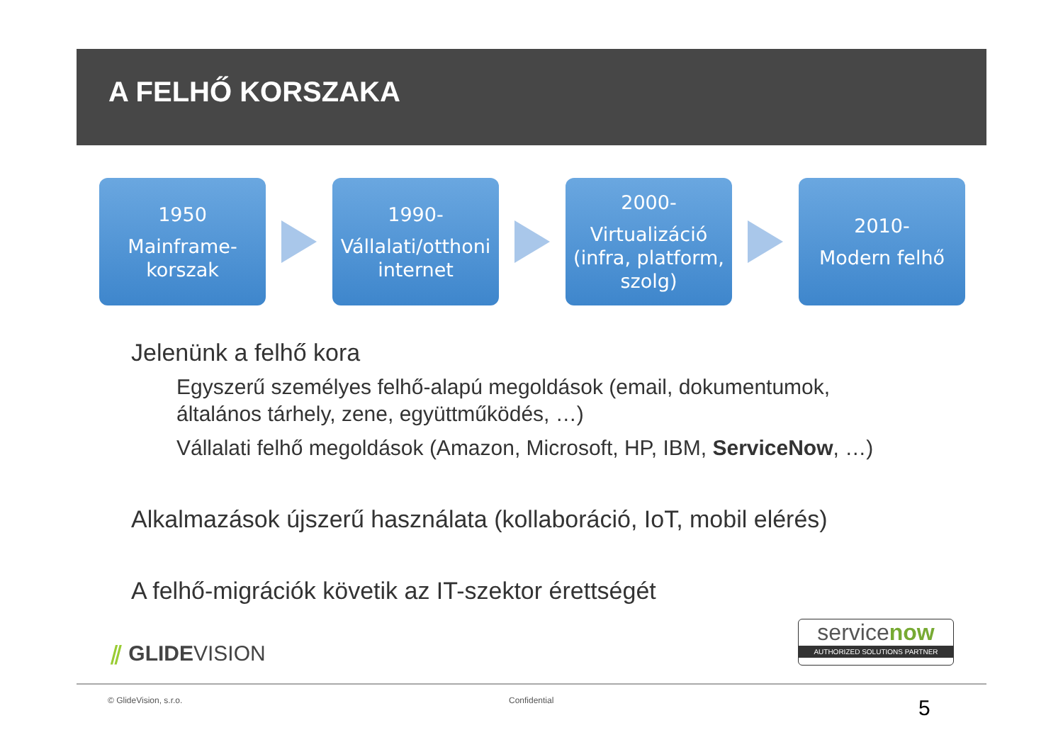A FELHŐ KORSZAKA
1950
Mainframe-
korszak
1990-
Vállalati/otthoni
internet
2000-
Virtualizáció
(infra, platform,
szolg)
2010-
Modern felhő
Jelenünk a felhő kora
Egyszerű személyes felhő-alapú megoldások (email, dokumentumok,
általános tárhely, zene, együttműködés, …)
Vállalati felhő megoldások (Amazon, Microsoft, HP, IBM, ServiceNow, …)
Alkalmazások újszerű használata (kollaboráció, IoT, mobil elérés)
A felhő-migrációk követik az IT-szektor érettségét
⫽ GLIDEVISION
servicenow
AUTHORIZED SOLUTIONS PARTNER
© GlideVision, s.r.o. Confidential 5